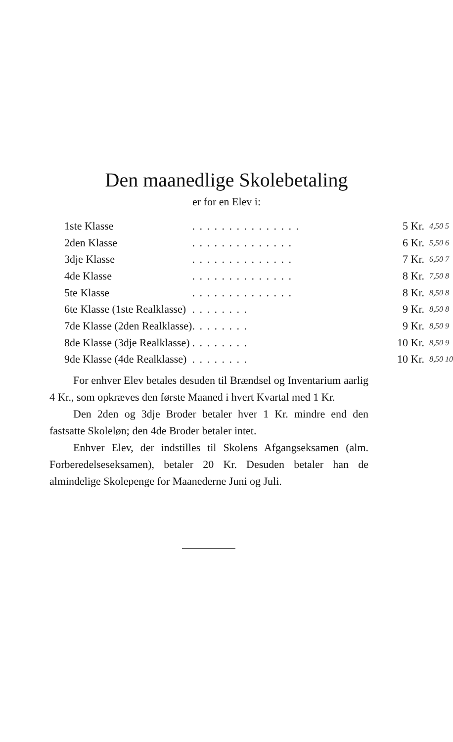Den maanedlige Skolebetaling
er for en Elev i:
| 1ste Klasse | . . . . . . . . . . . . . . . | 5 Kr. | 4,50 5 |
| 2den Klasse | . . . . . . . . . . . . . . | 6 Kr. | 5,50 6 |
| 3dje Klasse | . . . . . . . . . . . . . . | 7 Kr. | 6,50 7 |
| 4de Klasse | . . . . . . . . . . . . . . | 8 Kr. | 7,50 8 |
| 5te Klasse | . . . . . . . . . . . . . . | 8 Kr. | 8,50 8 |
| 6te Klasse (1ste Realklasse) | . . . . . . . . | 9 Kr. | 8,50 8 |
| 7de Klasse (2den Realklasse) | . . . . . . . . | 9 Kr. | 8,50 9 |
| 8de Klasse (3dje Realklasse) | . . . . . . . . | 10 Kr. | 8,50 9 |
| 9de Klasse (4de Realklasse) | . . . . . . . . | 10 Kr. | 8,50 10 |
For enhver Elev betales desuden til Brændsel og Inventarium aarlig 4 Kr., som opkræves den første Maaned i hvert Kvartal med 1 Kr.
Den 2den og 3dje Broder betaler hver 1 Kr. mindre end den fastsatte Skoleløn; den 4de Broder betaler intet.
Enhver Elev, der indstilles til Skolens Afgangseksamen (alm. Forberedelseseksamen), betaler 20 Kr. Desuden betaler han de almindelige Skolepenge for Maanederne Juni og Juli.